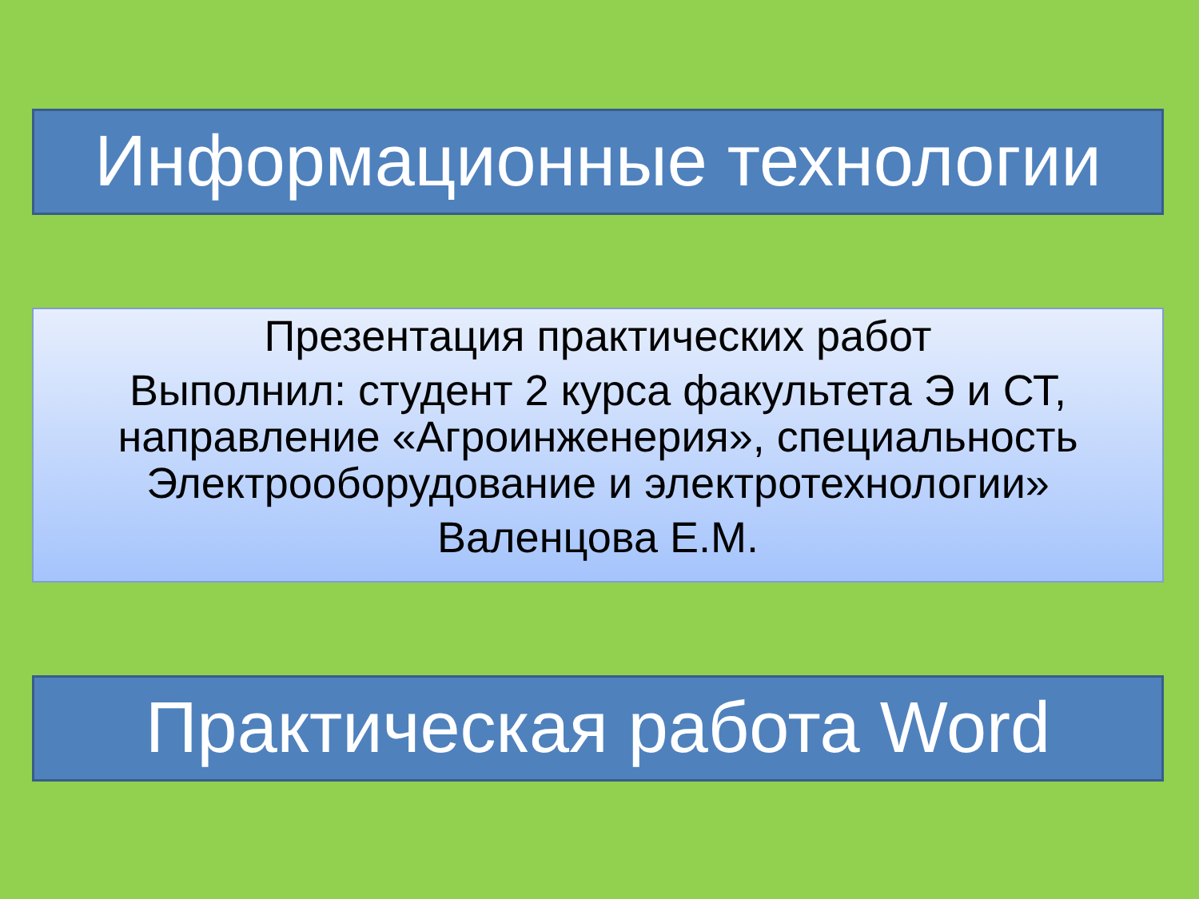Информационные технологии
Презентация практических работ
Выполнил: студент 2 курса факультета Э и СТ, направление «Агроинженерия», специальность Электрооборудование и электротехнологии»
Валенцова Е.М.
Практическая работа Word